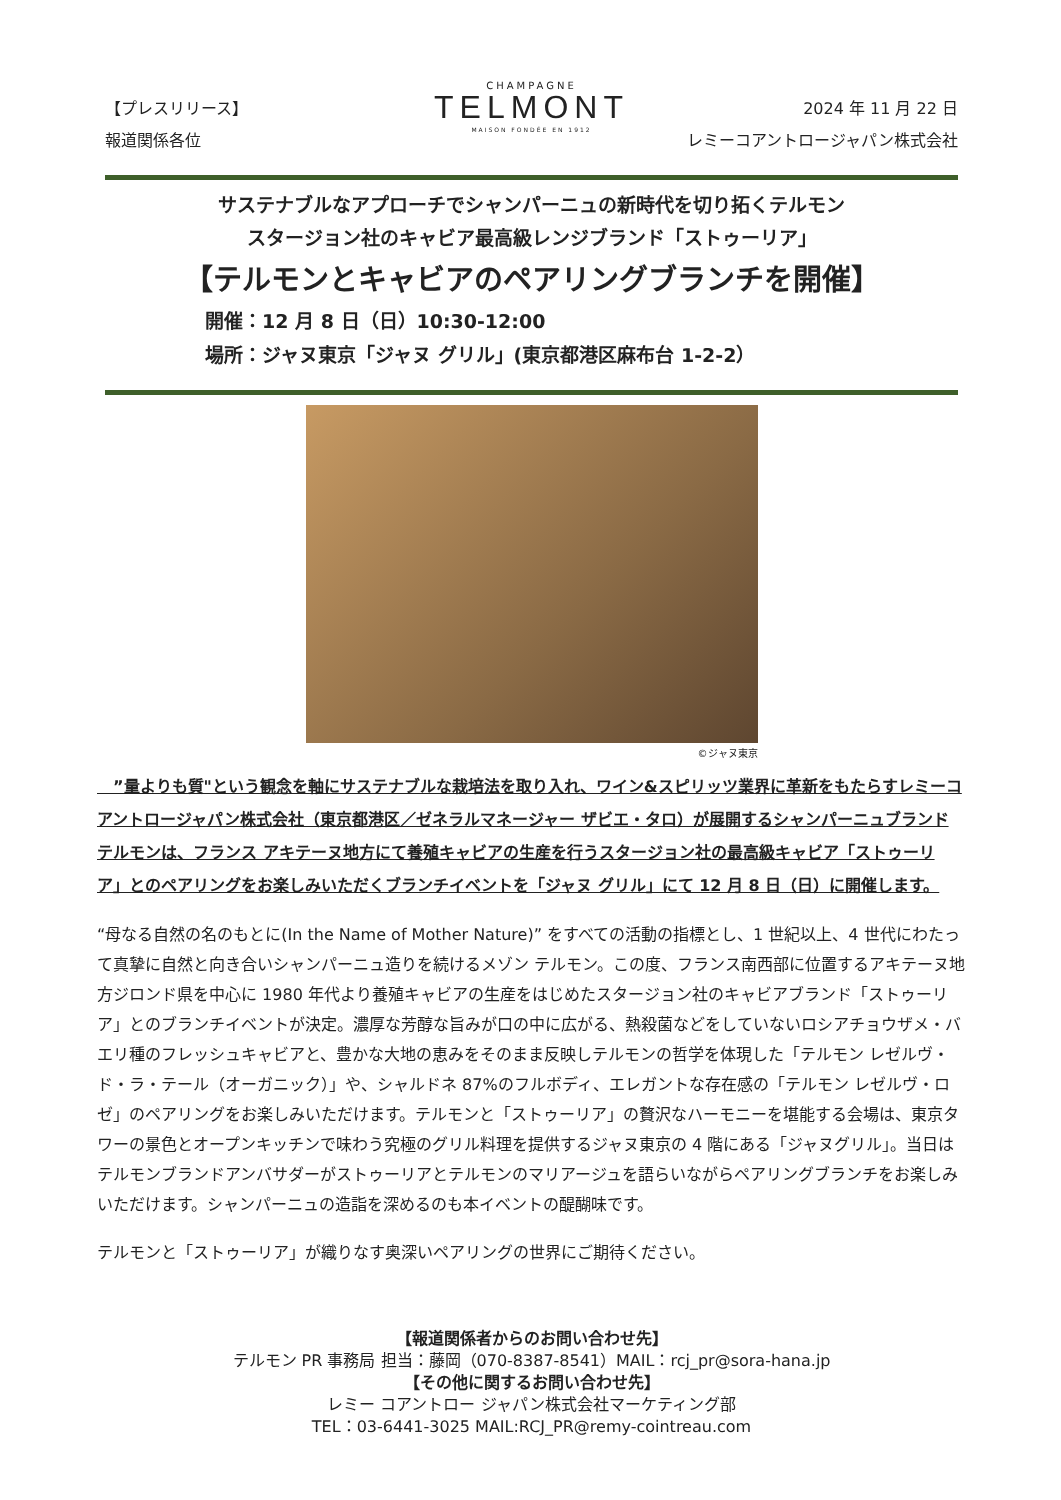CHAMPAGNE
TELMONT
MAISON FONDÉE EN 1912
【プレスリリース】
報道関係各位
2024 年 11 月 22 日
レミーコアントロージャパン株式会社
サステナブルなアプローチでシャンパーニュの新時代を切り拓くテルモン
スタージョン社のキャビア最高級レンジブランド「ストゥーリア」
【テルモンとキャビアのペアリングブランチを開催】
開催：12 月 8 日（日）10:30-12:00
場所：ジャヌ東京「ジャヌ グリル」(東京都港区麻布台 1-2-2）
©ジャヌ東京
　”量よりも質"という観念を軸にサステナブルな栽培法を取り入れ、ワイン&スピリッツ業界に革新をもたらすレミーコアントロージャパン株式会社（東京都港区／ゼネラルマネージャー ザビエ・タロ）が展開するシャンパーニュブランド テルモンは、フランス アキテーヌ地方にて養殖キャビアの生産を行うスタージョン社の最高級キャビア「ストゥーリア」とのペアリングをお楽しみいただくブランチイベントを「ジャヌ グリル」にて 12 月 8 日（日）に開催します。
“母なる自然の名のもとに(In the Name of Mother Nature)” をすべての活動の指標とし、1 世紀以上、4 世代にわたって真摯に自然と向き合いシャンパーニュ造りを続けるメゾン テルモン。この度、フランス南西部に位置するアキテーヌ地方ジロンド県を中心に 1980 年代より養殖キャビアの生産をはじめたスタージョン社のキャビアブランド「ストゥーリア」とのブランチイベントが決定。濃厚な芳醇な旨みが口の中に広がる、熱殺菌などをしていないロシアチョウザメ・バエリ種のフレッシュキャビアと、豊かな大地の恵みをそのまま反映しテルモンの哲学を体現した「テルモン レゼルヴ・ド・ラ・テール（オーガニック）」や、シャルドネ 87%のフルボディ、エレガントな存在感の「テルモン レゼルヴ・ロゼ」のペアリングをお楽しみいただけます。テルモンと「ストゥーリア」の贅沢なハーモニーを堪能する会場は、東京タワーの景色とオープンキッチンで味わう究極のグリル料理を提供するジャヌ東京の 4 階にある「ジャヌグリル」。当日はテルモンブランドアンバサダーがストゥーリアとテルモンのマリアージュを語らいながらペアリングブランチをお楽しみいただけます。シャンパーニュの造詣を深めるのも本イベントの醍醐味です。
テルモンと「ストゥーリア」が織りなす奥深いペアリングの世界にご期待ください。
【報道関係者からのお問い合わせ先】
テルモン PR 事務局 担当：藤岡（070-8387-8541）MAIL：rcj_pr@sora-hana.jp
【その他に関するお問い合わせ先】
レミー コアントロー ジャパン株式会社マーケティング部
TEL：03-6441-3025 MAIL:RCJ_PR@remy-cointreau.com